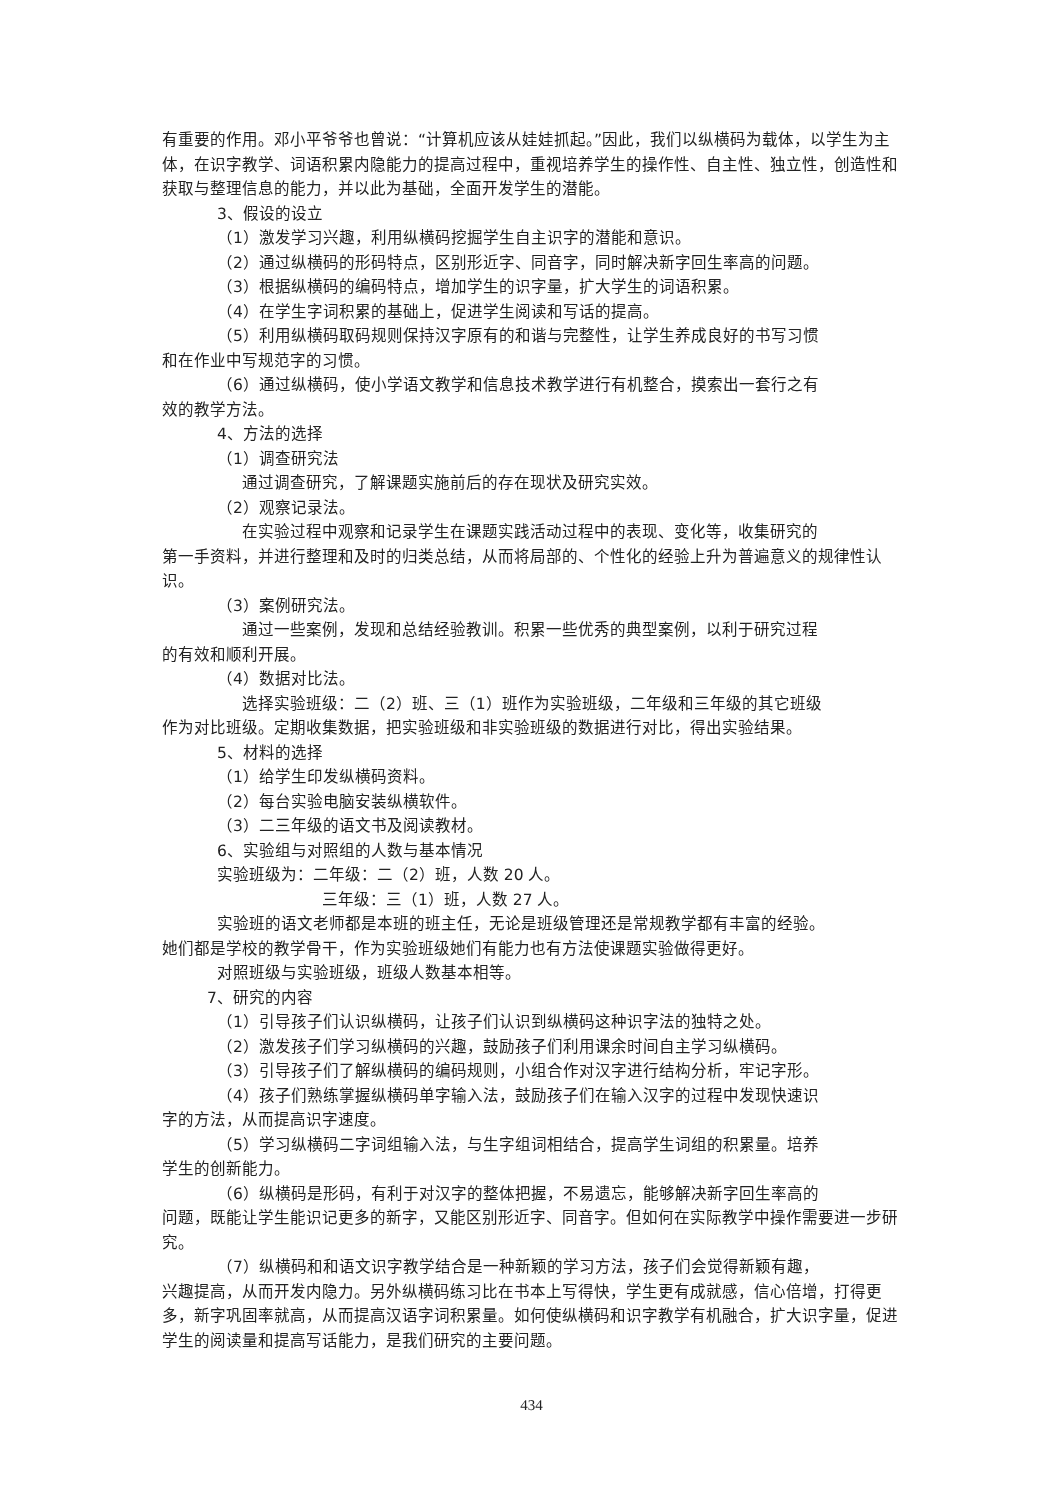有重要的作用。邓小平爷爷也曾说：“计算机应该从娃娃抓起。”因此，我们以纵横码为载体，以学生为主体，在识字教学、词语积累内隐能力的提高过程中，重视培养学生的操作性、自主性、独立性，创造性和获取与整理信息的能力，并以此为基础，全面开发学生的潜能。
3、假设的设立
（1）激发学习兴趣，利用纵横码挖掘学生自主识字的潜能和意识。
（2）通过纵横码的形码特点，区别形近字、同音字，同时解决新字回生率高的问题。
（3）根据纵横码的编码特点，增加学生的识字量，扩大学生的词语积累。
（4）在学生字词积累的基础上，促进学生阅读和写话的提高。
（5）利用纵横码取码规则保持汉字原有的和谐与完整性，让学生养成良好的书写习惯
和在作业中写规范字的习惯。
（6）通过纵横码，使小学语文教学和信息技术教学进行有机整合，摸索出一套行之有
效的教学方法。
4、方法的选择
（1）调查研究法
通过调查研究，了解课题实施前后的存在现状及研究实效。
（2）观察记录法。
在实验过程中观察和记录学生在课题实践活动过程中的表现、变化等，收集研究的
第一手资料，并进行整理和及时的归类总结，从而将局部的、个性化的经验上升为普遍意义的规律性认识。
（3）案例研究法。
通过一些案例，发现和总结经验教训。积累一些优秀的典型案例，以利于研究过程
的有效和顺利开展。
（4）数据对比法。
选择实验班级：二（2）班、三（1）班作为实验班级，二年级和三年级的其它班级
作为对比班级。定期收集数据，把实验班级和非实验班级的数据进行对比，得出实验结果。
5、材料的选择
（1）给学生印发纵横码资料。
（2）每台实验电脑安装纵横软件。
（3）二三年级的语文书及阅读教材。
6、实验组与对照组的人数与基本情况
实验班级为：二年级：二（2）班，人数 20 人。
三年级：三（1）班，人数 27 人。
实验班的语文老师都是本班的班主任，无论是班级管理还是常规教学都有丰富的经验。
她们都是学校的教学骨干，作为实验班级她们有能力也有方法使课题实验做得更好。
对照班级与实验班级，班级人数基本相等。
7、研究的内容
（1）引导孩子们认识纵横码，让孩子们认识到纵横码这种识字法的独特之处。
（2）激发孩子们学习纵横码的兴趣，鼓励孩子们利用课余时间自主学习纵横码。
（3）引导孩子们了解纵横码的编码规则，小组合作对汉字进行结构分析，牢记字形。
（4）孩子们熟练掌握纵横码单字输入法，鼓励孩子们在输入汉字的过程中发现快速识
字的方法，从而提高识字速度。
（5）学习纵横码二字词组输入法，与生字组词相结合，提高学生词组的积累量。培养
学生的创新能力。
（6）纵横码是形码，有利于对汉字的整体把握，不易遗忘，能够解决新字回生率高的
问题，既能让学生能识记更多的新字，又能区别形近字、同音字。但如何在实际教学中操作需要进一步研究。
（7）纵横码和和语文识字教学结合是一种新颖的学习方法，孩子们会觉得新颖有趣，
兴趣提高，从而开发内隐力。另外纵横码练习比在书本上写得快，学生更有成就感，信心倍增，打得更多，新字巩固率就高，从而提高汉语字词积累量。如何使纵横码和识字教学有机融合，扩大识字量，促进学生的阅读量和提高写话能力，是我们研究的主要问题。
434